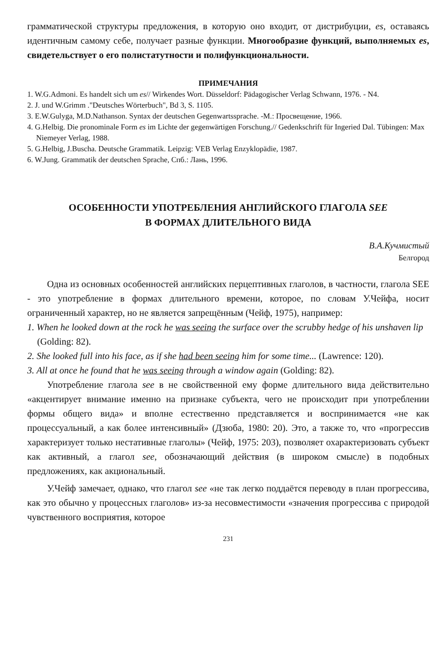грамматической структуры предложения, в которую оно входит, от дистрибуции, es, оставаясь идентичным самому себе, получает разные функции. Многообразие функций, выполняемых es, свидетельствует о его полистатутности и полифункциональности.
ПРИМЕЧАНИЯ
1. W.G.Admoni. Es handelt sich um es// Wirkendes Wort. Düsseldorf: Pädagogischer Verlag Schwann, 1976. - N4.
2. J. und W.Grimm ."Deutsches Wörterbuch", Bd 3, S. 1105.
3. E.W.Gulyga, M.D.Nathanson. Syntax der deutschen Gegenwartssprache. -M.: Просвещение, 1966.
4. G.Helbig. Die pronominale Form es im Lichte der gegenwärtigen Forschung.// Gedenkschrift für Ingeried Dal. Tübingen: Max Niemeyer Verlag, 1988.
5. G.Helbig, J.Buscha. Deutsche Grammatik. Leipzig: VEB Verlag Enzyklopädie, 1987.
6. W.Jung. Grammatik der deutschen Sprache, Спб.: Лань, 1996.
ОСОБЕННОСТИ УПОТРЕБЛЕНИЯ АНГЛИЙСКОГО ГЛАГОЛА SEE
В ФОРМАХ ДЛИТЕЛЬНОГО ВИДА
В.А.Кучмистый
Белгород
Одна из основных особенностей английских перцептивных глаголов, в частности, глагола SEE - это употребление в формах длительного времени, которое, по словам У.Чейфа, носит ограниченный характер, но не является запрещённым (Чейф, 1975), например:
1. When he looked down at the rock he was seeing the surface over the scrubby hedge of his unshaven lip (Golding: 82).
2. She looked full into his face, as if she had been seeing him for some time... (Lawrence: 120).
3. All at once he found that he was seeing through a window again (Golding: 82).
Употребление глагола see в не свойственной ему форме длительного вида действительно «акцентирует внимание именно на признаке субъекта, чего не происходит при употреблении формы общего вида» и вполне естественно представляется и воспринимается «не как процессуальный, а как более интенсивный» (Дзюба, 1980: 20). Это, а также то, что «прогрессив характеризует только нестативные глаголы» (Чейф, 1975: 203), позволяет охарактеризовать субъект как активный, а глагол see, обозначающий действия (в широком смысле) в подобных предложениях, как акциональный.
У.Чейф замечает, однако, что глагол see «не так легко поддаётся переводу в план прогрессива, как это обычно у процессных глаголов» из-за несовместимости «значения прогрессива с природой чувственного восприятия, которое
231